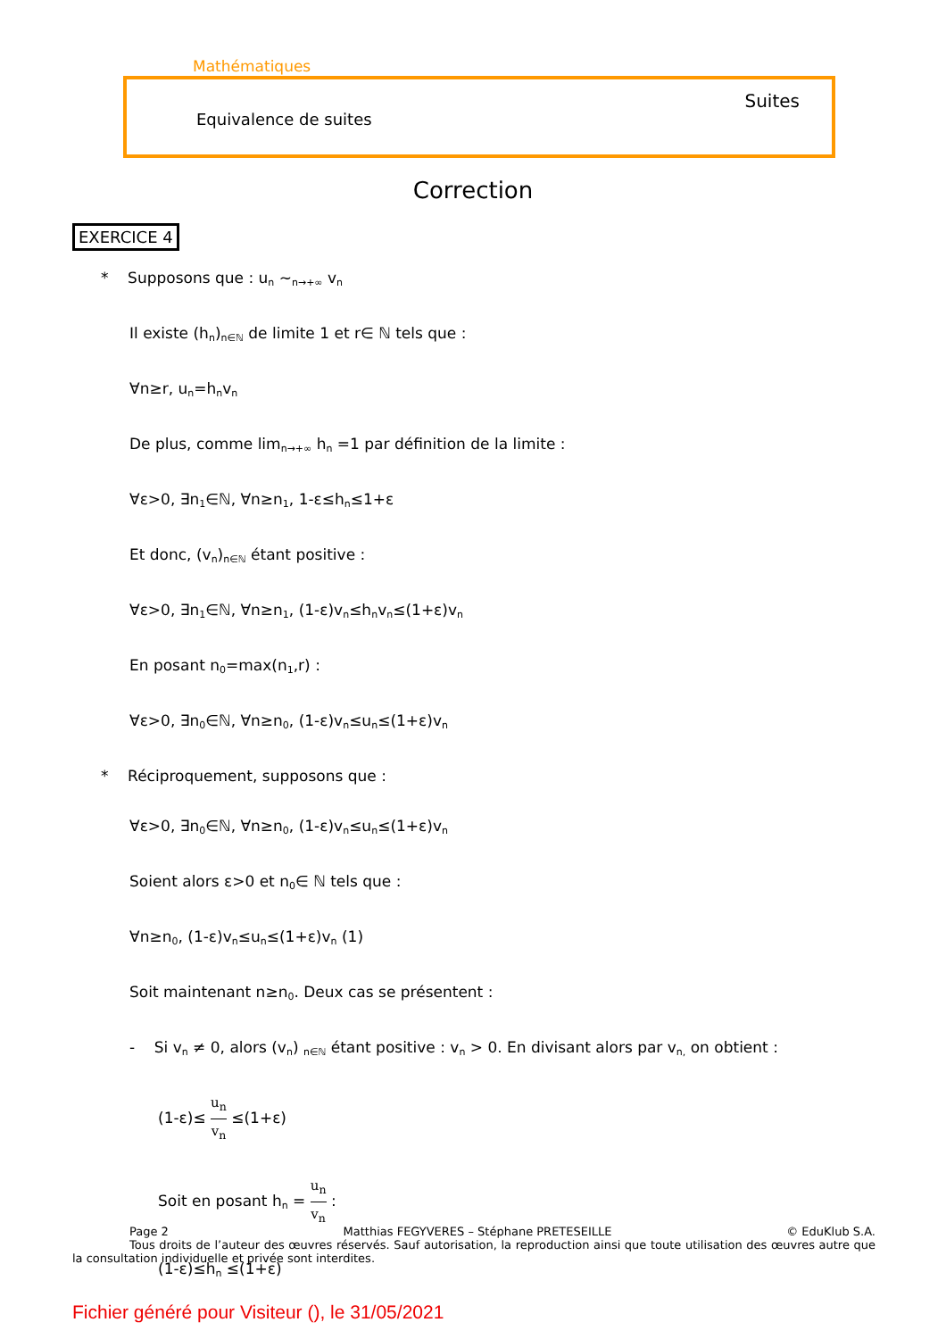Mathématiques
Suites
Equivalence de suites
Correction
EXERCICE 4
* Supposons que : un ~n→+∞ vn
Il existe (hn)n∈ℕ de limite 1 et r∈ ℕ tels que :
∀n≥r, un=hnvn
De plus, comme limn→+∞ hn =1 par définition de la limite :
∀ε>0, ∃n1∈ℕ, ∀n≥n1, 1-ε≤hn≤1+ε
Et donc, (vn)n∈ℕ étant positive :
∀ε>0, ∃n1∈ℕ, ∀n≥n1, (1-ε)vn≤hnvn≤(1+ε)vn
En posant n0=max(n1,r) :
∀ε>0, ∃n0∈ℕ, ∀n≥n0, (1-ε)vn≤un≤(1+ε)vn
* Réciproquement, supposons que :
∀ε>0, ∃n0∈ℕ, ∀n≥n0, (1-ε)vn≤un≤(1+ε)vn
Soient alors ε>0 et n0∈ ℕ tels que :
∀n≥n0, (1-ε)vn≤un≤(1+ε)vn (1)
Soit maintenant n≥n0. Deux cas se présentent :
- Si vn ≠ 0, alors (vn) n∈ℕ étant positive : vn > 0. En divisant alors par vn, on obtient :
(1-ε)≤ u<sub>n</sub> v<sub>n</sub> ≤(1+ε)
Soit en posant hn = u<sub>n</sub> v<sub>n</sub> :
(1-ε)≤hn ≤(1+ε)
Page 2 Matthias FEGYVERES – Stéphane PRETESEILLE © EduKlub S.A.
Tous droits de l’auteur des œuvres réservés. Sauf autorisation, la reproduction ainsi que toute utilisation des œuvres autre que la consultation individuelle et privée sont interdites.
Fichier généré pour Visiteur (), le 31/05/2021